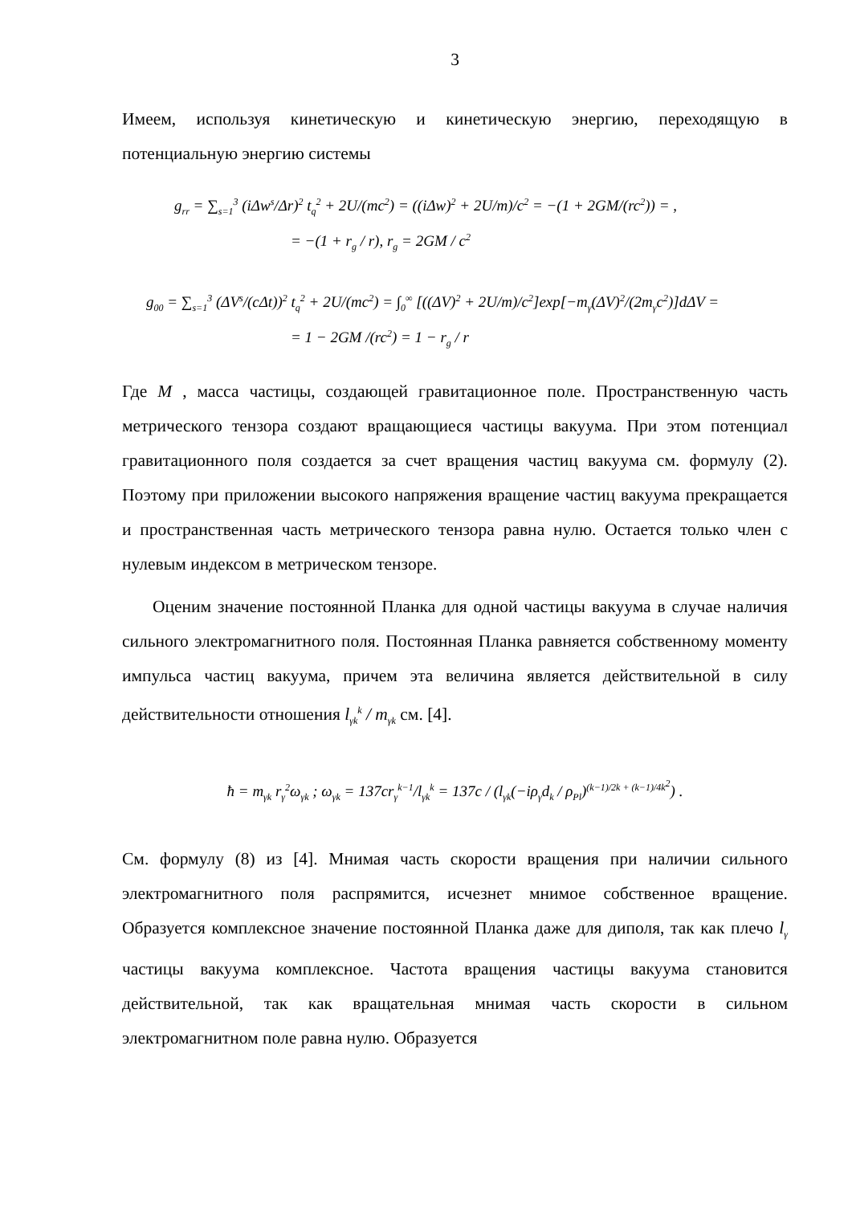3
Имеем, используя кинетическую и кинетическую энергию, переходящую в потенциальную энергию системы
g<sub>rr</sub> = ∑<sub>s=1</sub><sup>3</sup> (iΔw<sup>s</sup>/Δr)<sup>2</sup> t<sub>q</sub><sup>2</sup> + 2U/(mc<sup>2</sup>) = ((iΔw)<sup>2</sup> + 2U/m)/c<sup>2</sup> = −(1 + 2GM/(rc<sup>2</sup>)) = ,
= −(1 + r<sub>g</sub> / r), r<sub>g</sub> = 2GM / c<sup>2</sup>
g<sub>00</sub> = ∑<sub>s=1</sub><sup>3</sup> (ΔV<sup>s</sup>/(cΔt))<sup>2</sup> t<sub>q</sub><sup>2</sup> + 2U/(mc<sup>2</sup>) = ∫<sub>0</sub><sup>∞</sup> [((ΔV)<sup>2</sup> + 2U/m)/c<sup>2</sup>]exp[−m<sub>γ</sub>(ΔV)<sup>2</sup>/(2m<sub>γ</sub>c<sup>2</sup>)]dΔV =
= 1 − 2GM /(rc<sup>2</sup>) = 1 − r<sub>g</sub> / r
Где M , масса частицы, создающей гравитационное поле. Пространственную часть метрического тензора создают вращающиеся частицы вакуума. При этом потенциал гравитационного поля создается за счет вращения частиц вакуума см. формулу (2). Поэтому при приложении высокого напряжения вращение частиц вакуума прекращается и пространственная часть метрического тензора равна нулю. Остается только член с нулевым индексом в метрическом тензоре.
Оценим значение постоянной Планка для одной частицы вакуума в случае наличия сильного электромагнитного поля. Постоянная Планка равняется собственному моменту импульса частиц вакуума, причем эта величина является действительной в силу действительности отношения l<sub>γk</sub><sup>k</sup> / m<sub>γk</sub> см. [4].
ħ = m<sub>γk</sub> r<sub>γ</sub><sup>2</sup>ω<sub>γk</sub> ; ω<sub>γk</sub> = 137cr<sub>γ</sub><sup>k−1</sup>/l<sub>γk</sub><sup>k</sup> = 137c / (l<sub>γk</sub>(−iρ<sub>γ</sub>d<sub>k</sub> / ρ<sub>Pl</sub>)<sup>(k−1)/2k + (k−1)/4k<sup>2</sup></sup>) .
См. формулу (8) из [4]. Мнимая часть скорости вращения при наличии сильного электромагнитного поля распрямится, исчезнет мнимое собственное вращение. Образуется комплексное значение постоянной Планка даже для диполя, так как плечо l<sub>γ</sub> частицы вакуума комплексное. Частота вращения частицы вакуума становится действительной, так как вращательная мнимая часть скорости в сильном электромагнитном поле равна нулю. Образуется